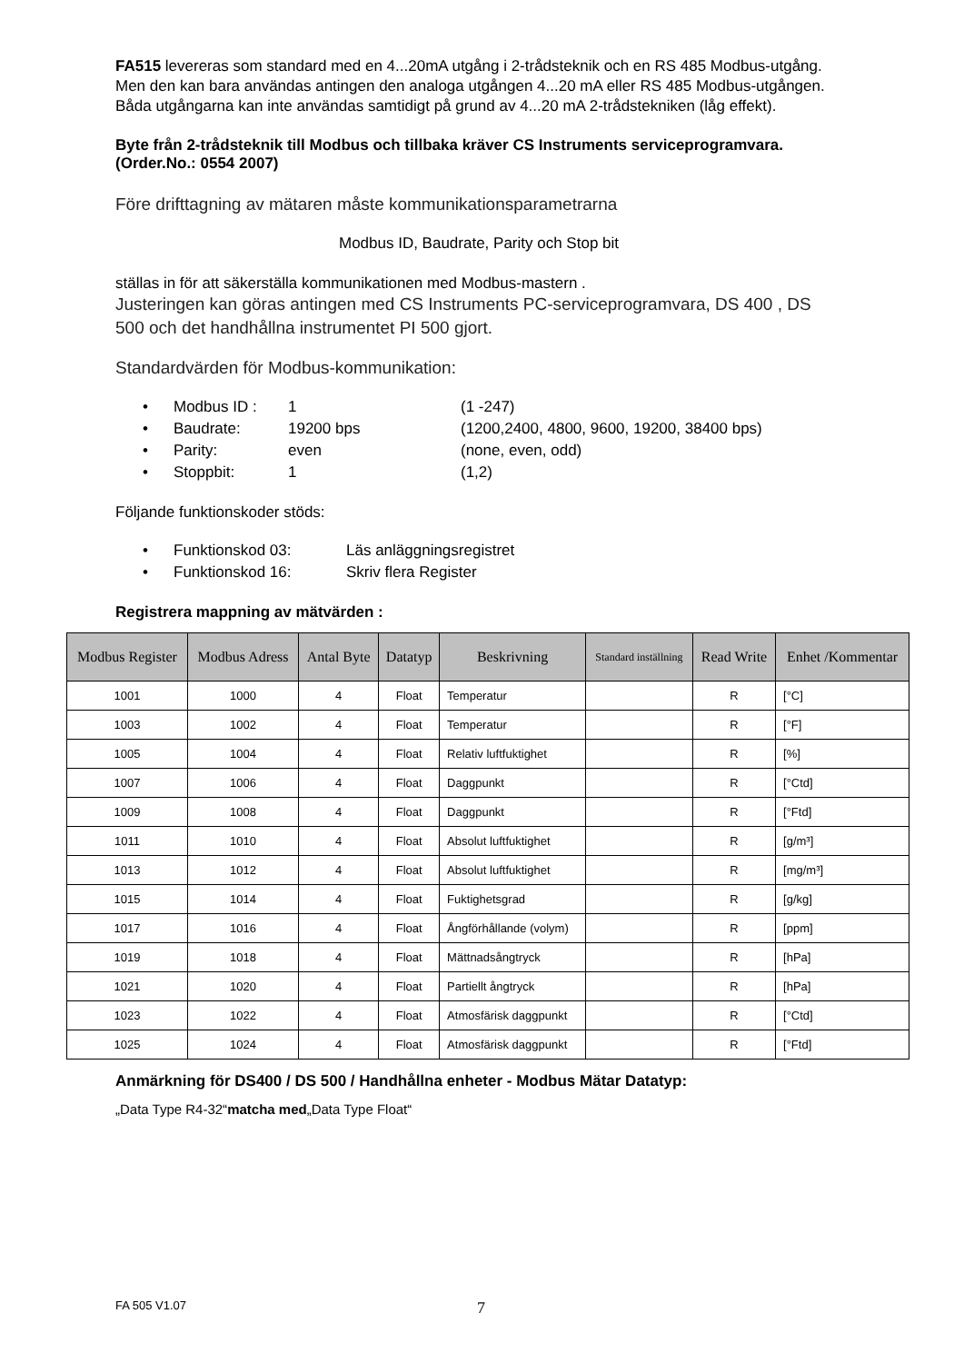FA515 levereras som standard med en 4...20mA utgång i 2-trådsteknik och en RS 485 Modbus-utgång. Men den kan bara användas antingen den analoga utgången 4...20 mA eller RS 485 Modbus-utgången. Båda utgångarna kan inte användas samtidigt på grund av 4...20 mA 2-trådstekniken (låg effekt).
Byte från 2-trådsteknik till Modbus och tillbaka kräver CS Instruments serviceprogramvara. (Order.No.: 0554 2007)
Före drifttagning av mätaren måste kommunikationsparametrarna
Modbus ID, Baudrate, Parity och Stop bit
ställas in för att säkerställa kommunikationen med Modbus-mastern .
Justeringen kan göras antingen med CS Instruments PC-serviceprogramvara, DS 400 , DS 500 och det handhållna instrumentet PI 500 gjort.
Standardvärden för Modbus-kommunikation:
• Modbus ID : 1 (1 -247)
• Baudrate: 19200 bps (1200,2400, 4800, 9600, 19200, 38400 bps)
• Parity: even (none, even, odd)
• Stoppbit: 1 (1,2)
Följande funktionskoder stöds:
• Funktionskod 03: Läs anläggningsregistret
• Funktionskod 16: Skriv flera Register
Registrera mappning av mätvärden :
| Modbus Register | Modbus Adress | Antal Byte | Datatyp | Beskrivning | Standard inställning | Read Write | Enhet /Kommentar |
| --- | --- | --- | --- | --- | --- | --- | --- |
| 1001 | 1000 | 4 | Float | Temperatur | | R | [°C] |
| 1003 | 1002 | 4 | Float | Temperatur | | R | [°F] |
| 1005 | 1004 | 4 | Float | Relativ luftfuktighet | | R | [%] |
| 1007 | 1006 | 4 | Float | Daggpunkt | | R | [°Ctd] |
| 1009 | 1008 | 4 | Float | Daggpunkt | | R | [°Ftd] |
| 1011 | 1010 | 4 | Float | Absolut luftfuktighet | | R | [g/m³] |
| 1013 | 1012 | 4 | Float | Absolut luftfuktighet | | R | [mg/m³] |
| 1015 | 1014 | 4 | Float | Fuktighetsgrad | | R | [g/kg] |
| 1017 | 1016 | 4 | Float | Ångförhållande (volym) | | R | [ppm] |
| 1019 | 1018 | 4 | Float | Mättnadsångtryck | | R | [hPa] |
| 1021 | 1020 | 4 | Float | Partiellt ångtryck | | R | [hPa] |
| 1023 | 1022 | 4 | Float | Atmosfärisk daggpunkt | | R | [°Ctd] |
| 1025 | 1024 | 4 | Float | Atmosfärisk daggpunkt | | R | [°Ftd] |
Anmärkning för DS400 / DS 500 / Handhållna enheter - Modbus Mätar Datatyp:
„Data Type R4-32“matcha med„Data Type Float“
FA 505 V1.07 7